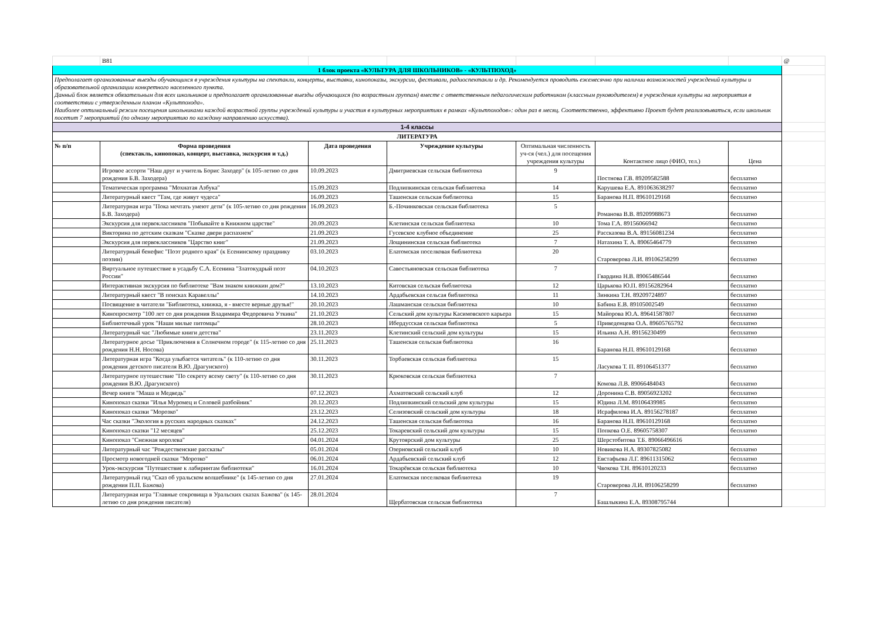| | B81 | | | | | | @ |
| 1 блок проекта «КУЛЬТУРА ДЛЯ ШКОЛЬНИКОВ» - «КУЛЬТПОХОД» | | | | | | | |
| Предполагает организованные выезды обучающихся в учреждения культуры на спектакли, концерты, выставки, кинопоказы, экскурсии, фестивали, радиоспектакли и др. Рекомендуется проводить ежемесячно при наличии возможностей учреждений культуры и образовательной организации конкретного населенного пункта. Данный блок является обязательным для всех школьников и предполагает организованные выезды обучающихся (по возрастным группам) вместе с ответственным педагогическим работником (классным руководителем) в учреждения культуры на мероприятия в соответствии с утвержденным планом «Культпохода». Наиболее оптимальный режим посещения школьниками каждой возрастной группы учреждений культуры и участия в культурных мероприятиях в рамках «Культпоходов»: один раз в месяц. Соответственно, эффективно Проект будет реализовываться, если школьник посетит 7 мероприятий (по одному мероприятию по каждому направлению искусства). | | | | | | | |
| 1-4 классы | | | | | | | |
| ЛИТЕРАТУРА | | | | | | | |
| № п/п | Форма проведения (спектакль, кинопоказ, концерт, выставка, экскурсия и т.д.) | Дата проведения | Учреждение культуры | Оптимальная численность уч-ся (чел.) для посещения учреждения культуры | Контактное лицо (ФИО, тел.) | Цена | |
| | Игровое ассорти "Наш друг и учитель Борис Заходер" (к 105-летию со дня рождения Б.В. Заходера) | 10.09.2023 | Дмитриевская сельская библиотека | 9 | Постнова Г.В. 89209582588 | бесплатно | |
| | Тематическая программа "Мохнатая Азбука" | 15.09.2023 | Подлипкинская сельская библиотека | 14 | Карушева Е.А. 891063638297 | бесплатно | |
| | Литературный квест "Там, где живут чудеса" | 16.09.2023 | Ташенская сельская библиотека | 15 | Баранова Н.П. 89610129168 | бесплатно | |
| | Литературная игра "Пока мечтать умеют дети" (к 105-летию со дня рождения Б.В. Заходера) | 16.09.2023 | Б.-Починковская сельская библиотека | 5 | Романова В.В. 89209988673 | бесплатно | |
| | Экскурсия для первоклассников "Побывайте в Книжном царстве" | 20.09.2023 | Клетинская сельская библиотека | 10 | Тома Г.А. 89156066942 | бесплатно | |
| | Викторина по детским сказкам "Сказке двери распахнем" | 21.09.2023 | Гусевское клубное объединение | 25 | Рассказова В.А. 89156081234 | бесплатно | |
| | Экскурсия для первоклассников "Царство книг" | 21.09.2023 | Лощининская сельская библиотека | 7 | Натахина Т. А. 89065464779 | бесплатно | |
| | Литературный бенефис "Поэт родного края" (к Есенинскому празднику поэзии) | 03.10.2023 | Елатомская поселковая библиотека | 20 | Староверова Л.И. 89106258299 | бесплатно | |
| | Виртуальное путешествие в усадьбу С.А. Есенина "Златокудрый поэт России" | 04.10.2023 | Савостьяновская сельская библиотека | 7 | Гвардина Н.В. 89065486544 | бесплатно | |
| | Интерактивная экскурсия по библиотеке "Вам знаком книжкин дом?" | 13.10.2023 | Китовская сельская библиотека | 12 | Царькова Ю.П. 89156282964 | бесплатно | |
| | Литературный квест "В поисках Каравеллы" | 14.10.2023 | Ардабьевская сельсая библиотека | 11 | Зинкина Т.Н. 89209724897 | бесплатно | |
| | Посвящение в читатели "Библиотека, книжка, я - вместе верные друзья!" | 20.10.2023 | Лашманская сельская библиотека | 10 | Бабина Е.В. 89105002549 | бесплатно | |
| | Кинопросмотр "100 лет со дня рождения Владимира Федоровича Уткина" | 21.10.2023 | Сельский дом культуры Касимовского карьера | 15 | Майорова Ю.А. 89641587807 | бесплатно | |
| | Библиотечный урок "Наши милые питомцы" | 28.10.2023 | Ибердусская сельская библиотека | 5 | Приведенцева О.А. 89605765792 | бесплатно | |
| | Литературный час "Любимые книги детства" | 23.11.2023 | Клетинский сельский дом культуры | 15 | Ильина А.Н. 89156230499 | бесплатно | |
| | Литературное досье "Приключения в Солнечном городе" (к 115-летию со дня рождения Н.Н. Носова) | 25.11.2023 | Ташенская сельская библиотека | 16 | Баранова Н.П. 89610129168 | бесплатно | |
| | Литературная игра "Когда улыбается читатель" (к 110-летию со дня рождения детского писателя В.Ю. Драгунского) | 30.11.2023 | Торбаевская сельская библиотека | 15 | Ласукова Т. П. 89106451377 | бесплатно | |
| | Литературное путешествие "По секрету всему свету" (к 110-летию со дня рождения В.Ю. Драгунского) | 30.11.2023 | Крюковская сельская библиотека | 7 | Комова Л.В. 89066484043 | бесплатно | |
| | Вечер книги "Маша и Медведь" | 07.12.2023 | Ахматовский сельский клуб | 12 | Доронина С.В. 89056923202 | бесплатно | |
| | Кинопоказ сказки "Илья Муромец и Соловей разбойник" | 20.12.2023 | Подлипкинский сельский дом культуры | 15 | Юдина Л.М. 89106439985 | бесплатно | |
| | Кинопоказ сказки "Морозко" | 23.12.2023 | Селизовский сельский дом культуры | 18 | Исрафилова И.А. 89156278187 | бесплатно | |
| | Час сказки "Экология в русских народных сказках" | 24.12.2023 | Ташенская сельская библиотека | 16 | Баранова Н.П. 89610129168 | бесплатно | |
| | Кинопоказ сказки "12 месяцев" | 25.12.2023 | Токаревский сельский дом культуры | 15 | Попкова О.Е. 89605758307 | бесплатно | |
| | Кинопоказ "Снежная королева" | 04.01.2024 | Крутоярский дом культуры | 25 | Шерстобитова Т.Б. 89066496616 | | |
| | Литературный час "Рождественские рассказы" | 05.01.2024 | Озерновский сельский клуб | 10 | Новикова Н.А. 89307825082 | бесплатно | |
| | Просмотр новогодней сказки "Морозко" | 06.01.2024 | Ардабьевский сельский клуб | 12 | Евстафьева Л.Г. 89611315062 | бесплатно | |
| | Урок-экскурсия "Путешествие к лабиринтам библиотеки" | 16.01.2024 | Токарёвская сельская библиотека | 10 | Чвокова Т.Н. 89610120233 | бесплатно | |
| | Литературный гид "Сказ об уральском волшебнике" (к 145-летию со дня рождения П.П. Бажова) | 27.01.2024 | Елатомская поселковая библиотека | 19 | Староверова Л.И. 89106258299 | бесплатно | |
| | Литературная игра "Главные сокровища в Уральских сказах Бажова" (к 145-летию со дня рождения писателя) | 28.01.2024 | Щербатовская сельская библиотека | 7 | Башлыкина Е.А. 89308795744 | | |